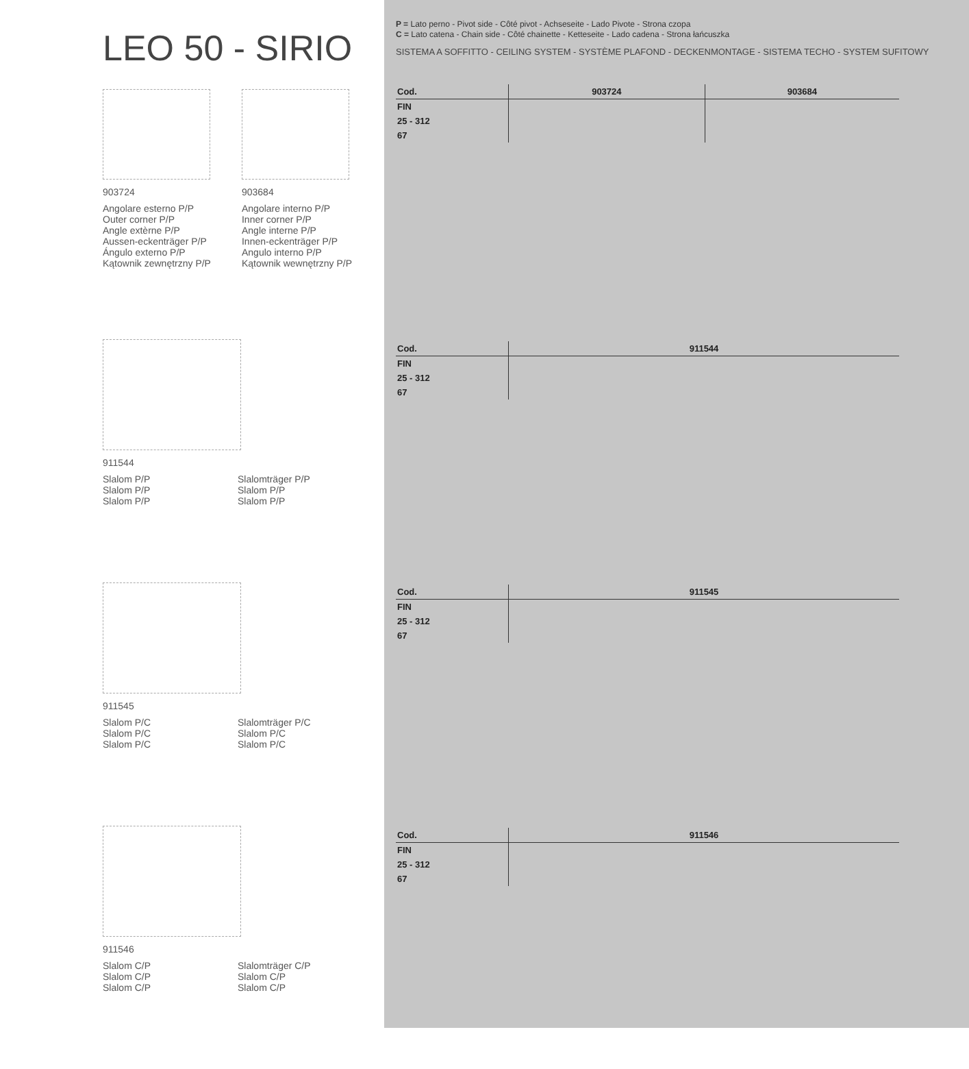LEO 50 - SIRIO
903724
Angolare esterno P/P
Outer corner P/P
Angle extèrne P/P
Aussen-eckenträger P/P
Ángulo externo P/P
Kątownik zewnętrzny P/P
903684
Angolare interno P/P
Inner corner P/P
Angle interne P/P
Innen-eckenträger P/P
Angulo interno P/P
Kątownik wewnętrzny P/P
911544
Slalom P/P
Slalom P/P
Slalom P/P
Slalomträger P/P
Slalom P/P
Slalom P/P
911545
Slalom P/C
Slalom P/C
Slalom P/C
Slalomträger P/C
Slalom P/C
Slalom P/C
911546
Slalom C/P
Slalom C/P
Slalom C/P
Slalomträger C/P
Slalom C/P
Slalom C/P
P = Lato perno - Pivot side - Côté pivot - Achseseite - Lado Pivote - Strona czopa
C = Lato catena - Chain side - Côté chainette - Ketteseite - Lado cadena - Strona łańcuszka
SISTEMA A SOFFITTO - CEILING SYSTEM - SYSTÈME PLAFOND - DECKENMONTAGE - SISTEMA TECHO - SYSTEM SUFITOWY
| Cod. | 903724 | 903684 |
| --- | --- | --- |
| FIN | | |
| 25 - 312 | | |
| 67 | | |
| Cod. | 911544 |
| --- | --- |
| FIN | |
| 25 - 312 | |
| 67 | |
| Cod. | 911545 |
| --- | --- |
| FIN | |
| 25 - 312 | |
| 67 | |
| Cod. | 911546 |
| --- | --- |
| FIN | |
| 25 - 312 | |
| 67 | |